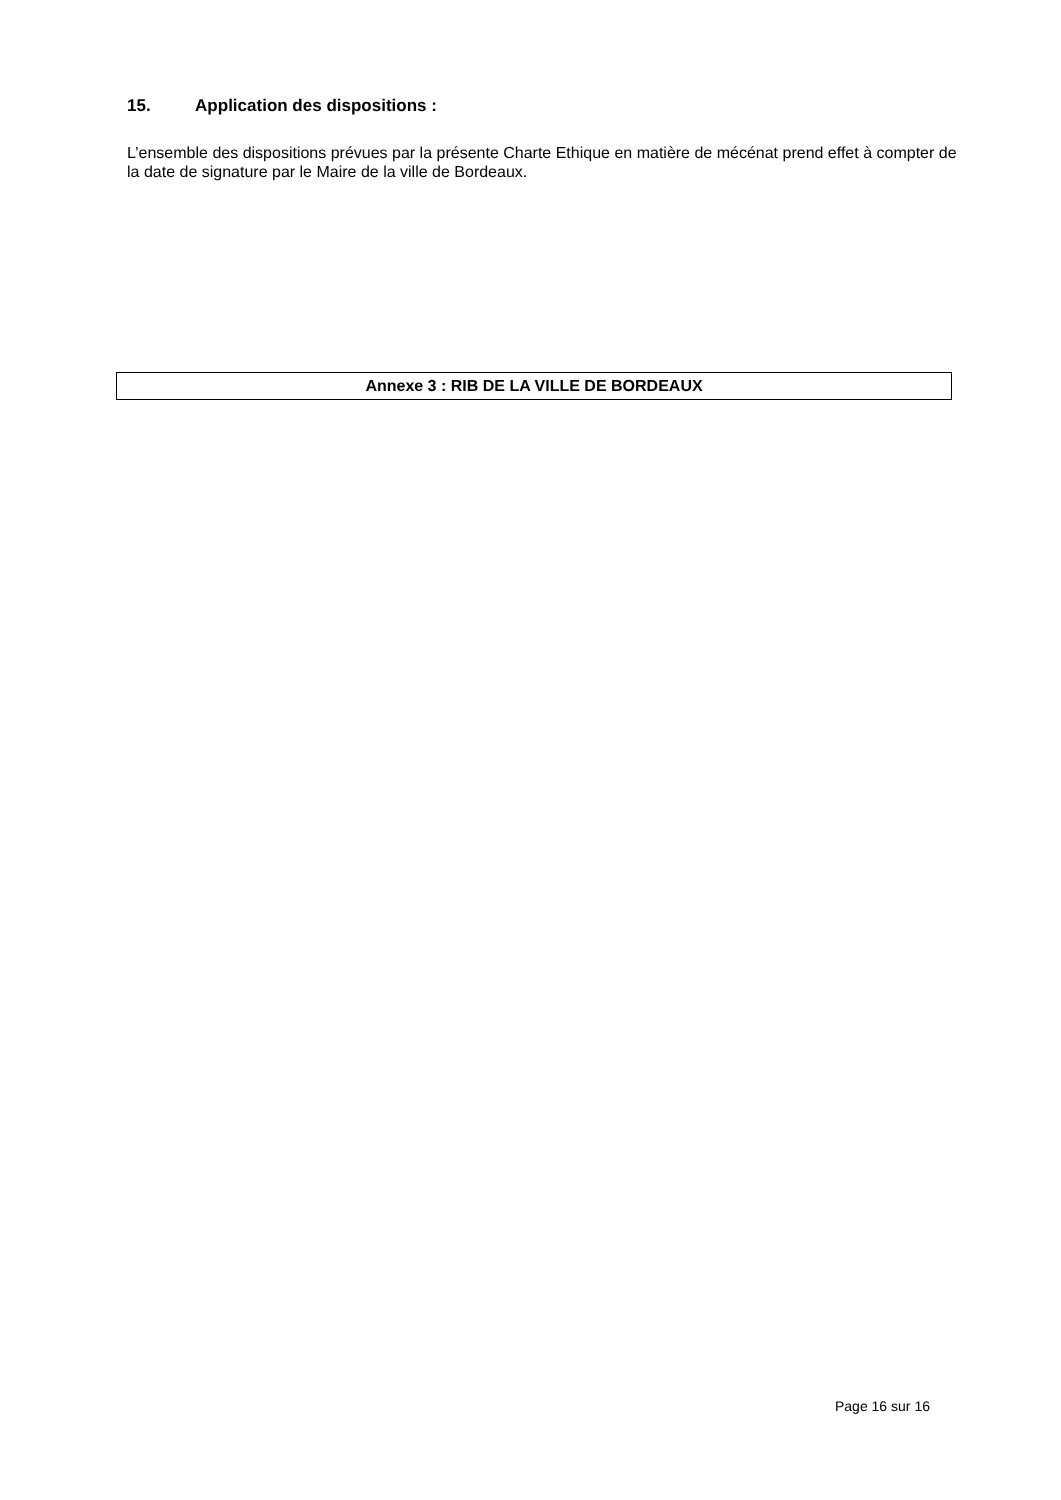15. Application des dispositions :
L’ensemble des dispositions prévues par la présente Charte Ethique en matière de mécénat prend effet à compter de la date de signature par le Maire de la ville de Bordeaux.
Annexe 3 : RIB DE LA VILLE DE BORDEAUX
Page 16 sur 16